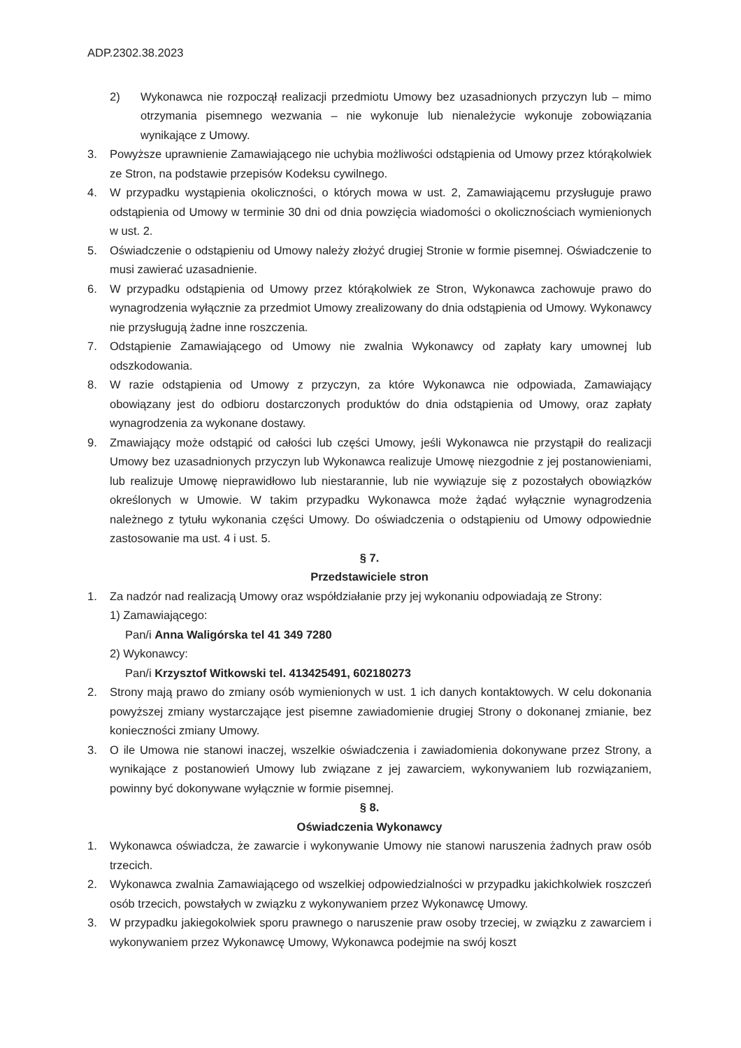ADP.2302.38.2023
2) Wykonawca nie rozpoczął realizacji przedmiotu Umowy bez uzasadnionych przyczyn lub – mimo otrzymania pisemnego wezwania – nie wykonuje lub nienależycie wykonuje zobowiązania wynikające z Umowy.
3. Powyższe uprawnienie Zamawiającego nie uchybia możliwości odstąpienia od Umowy przez którąkolwiek ze Stron, na podstawie przepisów Kodeksu cywilnego.
4. W przypadku wystąpienia okoliczności, o których mowa w ust. 2, Zamawiającemu przysługuje prawo odstąpienia od Umowy w terminie 30 dni od dnia powzięcia wiadomości o okolicznościach wymienionych w ust. 2.
5. Oświadczenie o odstąpieniu od Umowy należy złożyć drugiej Stronie w formie pisemnej. Oświadczenie to musi zawierać uzasadnienie.
6. W przypadku odstąpienia od Umowy przez którąkolwiek ze Stron, Wykonawca zachowuje prawo do wynagrodzenia wyłącznie za przedmiot Umowy zrealizowany do dnia odstąpienia od Umowy. Wykonawcy nie przysługują żadne inne roszczenia.
7. Odstąpienie Zamawiającego od Umowy nie zwalnia Wykonawcy od zapłaty kary umownej lub odszkodowania.
8. W razie odstąpienia od Umowy z przyczyn, za które Wykonawca nie odpowiada, Zamawiający obowiązany jest do odbioru dostarczonych produktów do dnia odstąpienia od Umowy, oraz zapłaty wynagrodzenia za wykonane dostawy.
9. Zmawiający może odstąpić od całości lub części Umowy, jeśli Wykonawca nie przystąpił do realizacji Umowy bez uzasadnionych przyczyn lub Wykonawca realizuje Umowę niezgodnie z jej postanowieniami, lub realizuje Umowę nieprawidłowo lub niestarannie, lub nie wywiązuje się z pozostałych obowiązków określonych w Umowie. W takim przypadku Wykonawca może żądać wyłącznie wynagrodzenia należnego z tytułu wykonania części Umowy. Do oświadczenia o odstąpieniu od Umowy odpowiednie zastosowanie ma ust. 4 i ust. 5.
§ 7.
Przedstawiciele stron
1. Za nadzór nad realizacją Umowy oraz współdziałanie przy jej wykonaniu odpowiadają ze Strony:
1) Zamawiającego:
Pan/i Anna Waligórska tel 41 349 7280
2) Wykonawcy:
Pan/i Krzysztof Witkowski tel. 413425491, 602180273
2. Strony mają prawo do zmiany osób wymienionych w ust. 1 ich danych kontaktowych. W celu dokonania powyższej zmiany wystarczające jest pisemne zawiadomienie drugiej Strony o dokonanej zmianie, bez konieczności zmiany Umowy.
3. O ile Umowa nie stanowi inaczej, wszelkie oświadczenia i zawiadomienia dokonywane przez Strony, a wynikające z postanowień Umowy lub związane z jej zawarciem, wykonywaniem lub rozwiązaniem, powinny być dokonywane wyłącznie w formie pisemnej.
§ 8.
Oświadczenia Wykonawcy
1. Wykonawca oświadcza, że zawarcie i wykonywanie Umowy nie stanowi naruszenia żadnych praw osób trzecich.
2. Wykonawca zwalnia Zamawiającego od wszelkiej odpowiedzialności w przypadku jakichkolwiek roszczeń osób trzecich, powstałych w związku z wykonywaniem przez Wykonawcę Umowy.
3. W przypadku jakiegokolwiek sporu prawnego o naruszenie praw osoby trzeciej, w związku z zawarciem i wykonywaniem przez Wykonawcę Umowy, Wykonawca podejmie na swój koszt